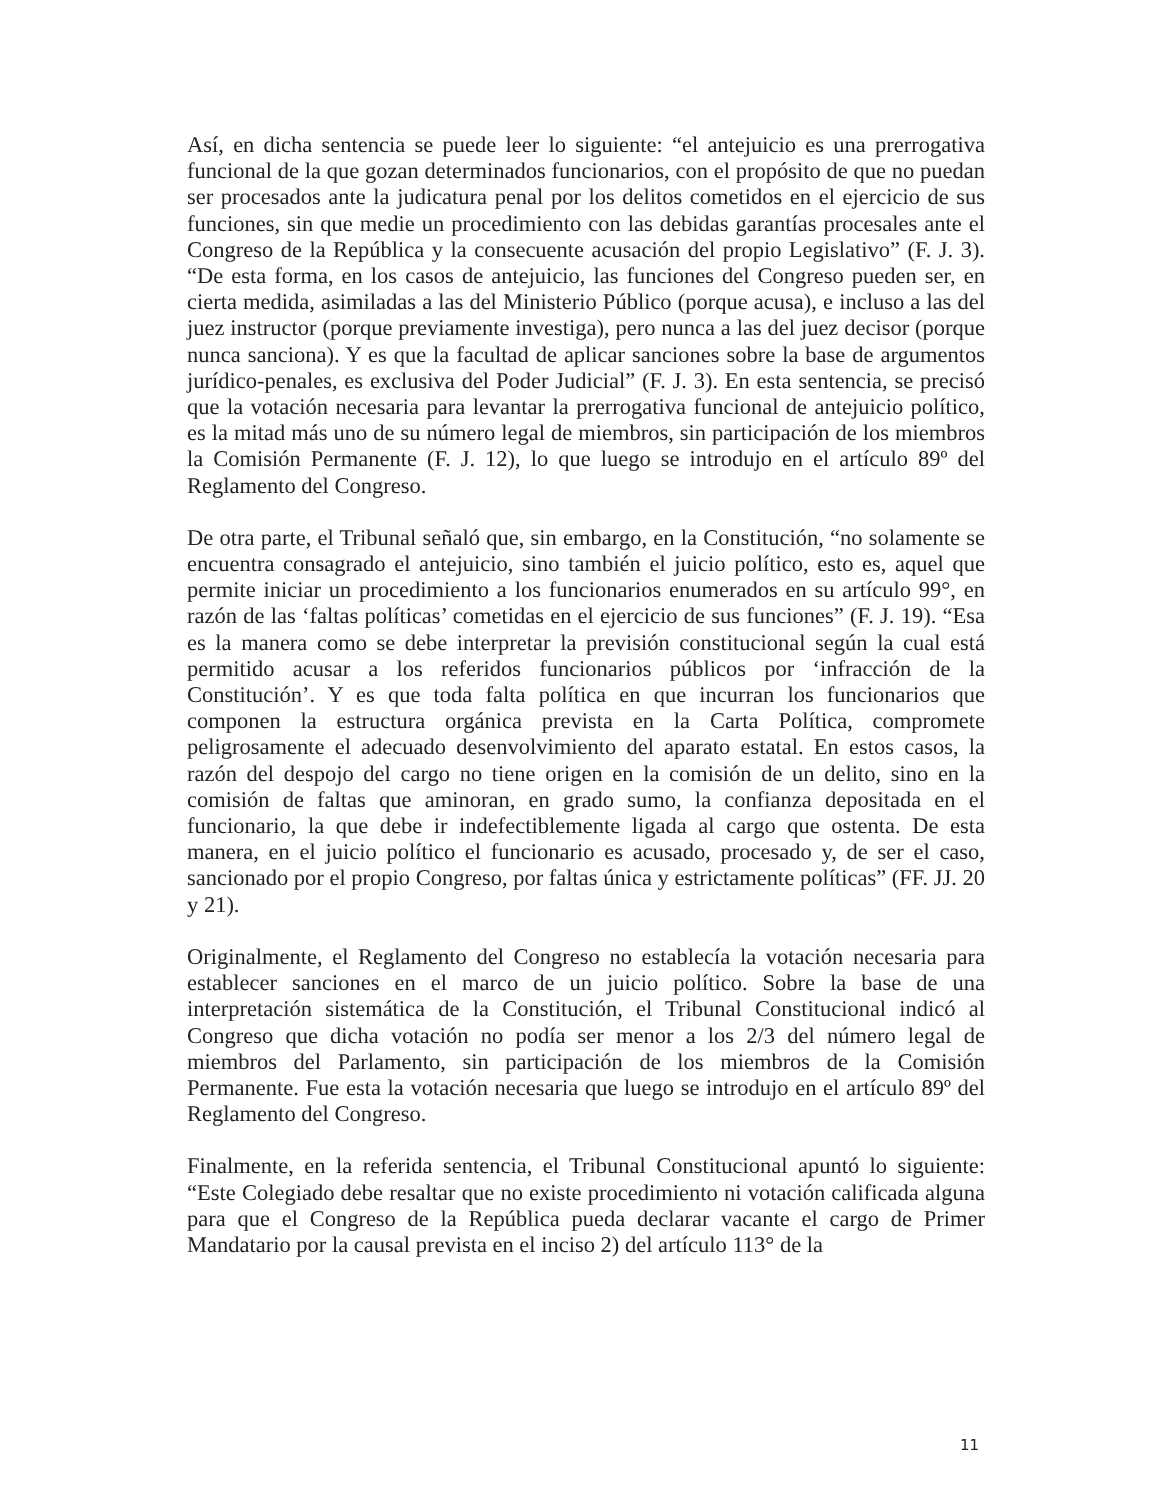Así, en dicha sentencia se puede leer lo siguiente: “el antejuicio es una prerrogativa funcional de la que gozan determinados funcionarios, con el propósito de que no puedan ser procesados ante la judicatura penal por los delitos cometidos en el ejercicio de sus funciones, sin que medie un procedimiento con las debidas garantías procesales ante el Congreso de la República y la consecuente acusación del propio Legislativo” (F. J. 3). “De esta forma, en los casos de antejuicio, las funciones del Congreso pueden ser, en cierta medida, asimiladas a las del Ministerio Público (porque acusa), e incluso a las del juez instructor (porque previamente investiga), pero nunca a las del juez decisor (porque nunca sanciona). Y es que la facultad de aplicar sanciones sobre la base de argumentos jurídico-penales, es exclusiva del Poder Judicial” (F. J. 3). En esta sentencia, se precisó que la votación necesaria para levantar la prerrogativa funcional de antejuicio político, es la mitad más uno de su número legal de miembros, sin participación de los miembros la Comisión Permanente (F. J. 12), lo que luego se introdujo en el artículo 89º del Reglamento del Congreso.
De otra parte, el Tribunal señaló que, sin embargo, en la Constitución, “no solamente se encuentra consagrado el antejuicio, sino también el juicio político, esto es, aquel que permite iniciar un procedimiento a los funcionarios enumerados en su artículo 99°, en razón de las ‘faltas políticas’ cometidas en el ejercicio de sus funciones” (F. J. 19). “Esa es la manera como se debe interpretar la previsión constitucional según la cual está permitido acusar a los referidos funcionarios públicos por ‘infracción de la Constitución’. Y es que toda falta política en que incurran los funcionarios que componen la estructura orgánica prevista en la Carta Política, compromete peligrosamente el adecuado desenvolvimiento del aparato estatal. En estos casos, la razón del despojo del cargo no tiene origen en la comisión de un delito, sino en la comisión de faltas que aminoran, en grado sumo, la confianza depositada en el funcionario, la que debe ir indefectiblemente ligada al cargo que ostenta. De esta manera, en el juicio político el funcionario es acusado, procesado y, de ser el caso, sancionado por el propio Congreso, por faltas única y estrictamente políticas” (FF. JJ. 20 y 21).
Originalmente, el Reglamento del Congreso no establecía la votación necesaria para establecer sanciones en el marco de un juicio político. Sobre la base de una interpretación sistemática de la Constitución, el Tribunal Constitucional indicó al Congreso que dicha votación no podía ser menor a los 2/3 del número legal de miembros del Parlamento, sin participación de los miembros de la Comisión Permanente. Fue esta la votación necesaria que luego se introdujo en el artículo 89º del Reglamento del Congreso.
Finalmente, en la referida sentencia, el Tribunal Constitucional apuntó lo siguiente: “Este Colegiado debe resaltar que no existe procedimiento ni votación calificada alguna para que el Congreso de la República pueda declarar vacante el cargo de Primer Mandatario por la causal prevista en el inciso 2) del artículo 113° de la
11